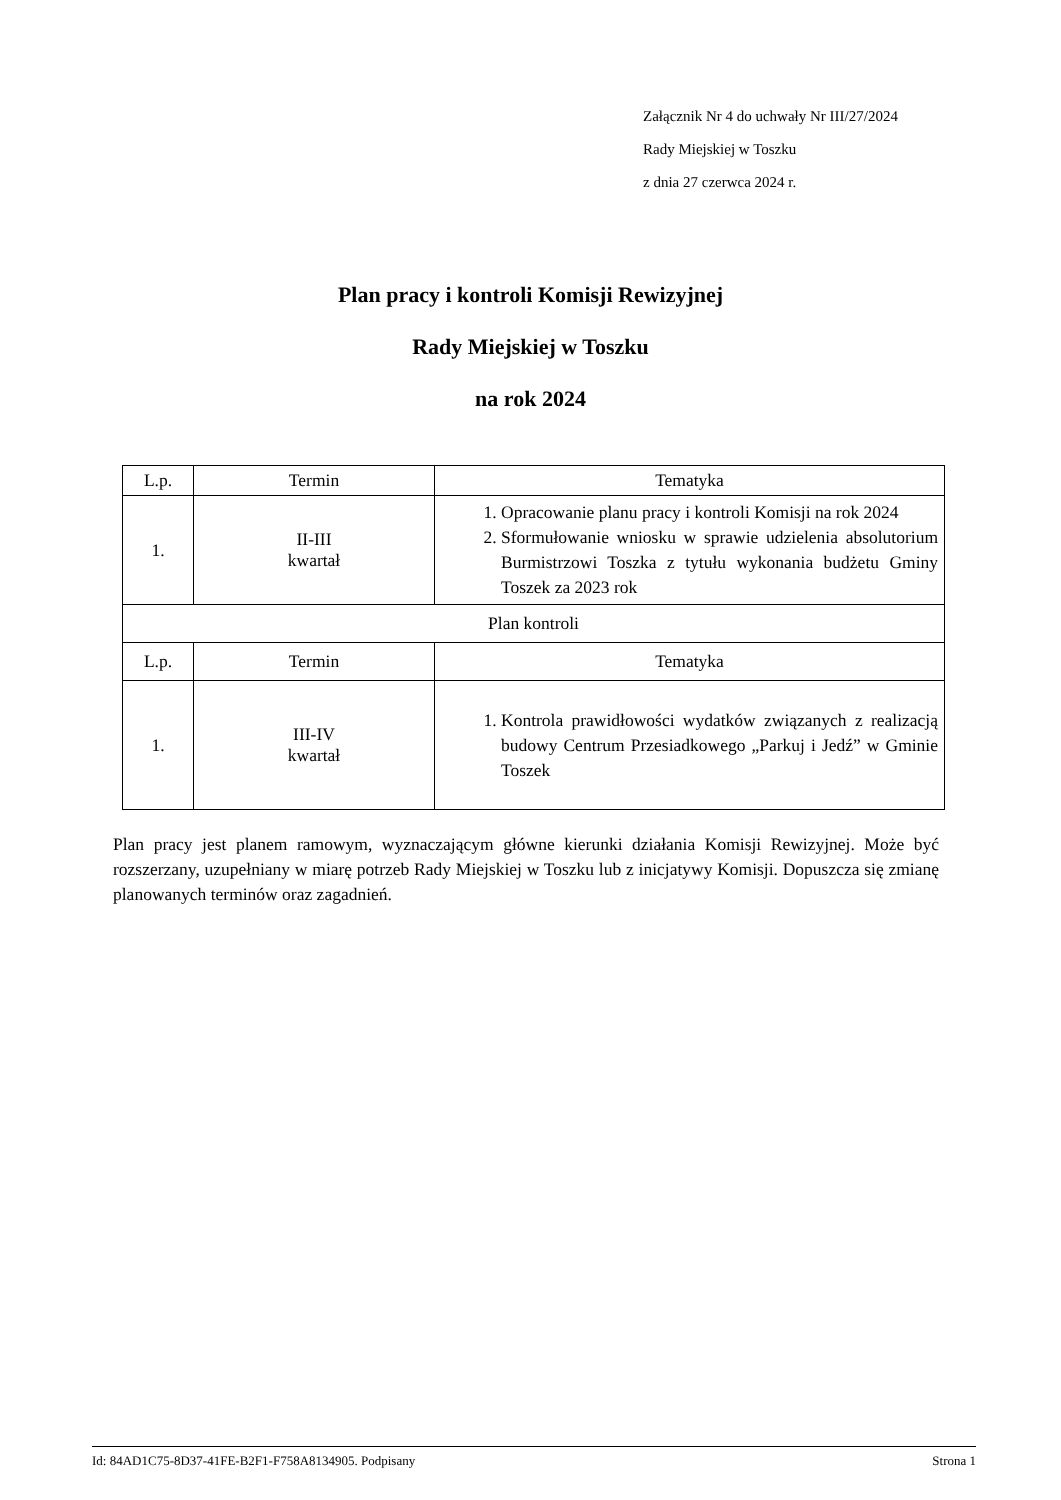Załącznik Nr 4 do uchwały Nr III/27/2024
Rady Miejskiej w Toszku
z dnia 27 czerwca 2024 r.
Plan pracy i kontroli Komisji Rewizyjnej
Rady Miejskiej w Toszku
na rok 2024
| L.p. | Termin | Tematyka |
| --- | --- | --- |
| 1. | II-III kwartał | 1. Opracowanie planu pracy i kontroli Komisji na rok 2024 2. Sformułowanie wniosku w sprawie udzielenia absolutorium Burmistrzowi Toszka z tytułu wykonania budżetu Gminy Toszek za 2023 rok |
| Plan kontroli | | |
| L.p. | Termin | Tematyka |
| 1. | III-IV kwartał | 1. Kontrola prawidłowości wydatków związanych z realizacją budowy Centrum Przesiadkowego „Parkuj i Jedź” w Gminie Toszek |
Plan pracy jest planem ramowym, wyznaczającym główne kierunki działania Komisji Rewizyjnej. Może być rozszerzany, uzupełniany w miarę potrzeb Rady Miejskiej w Toszku lub z inicjatywy Komisji. Dopuszcza się zmianę planowanych terminów oraz zagadnień.
Id: 84AD1C75-8D37-41FE-B2F1-F758A8134905. Podpisany Strona 1